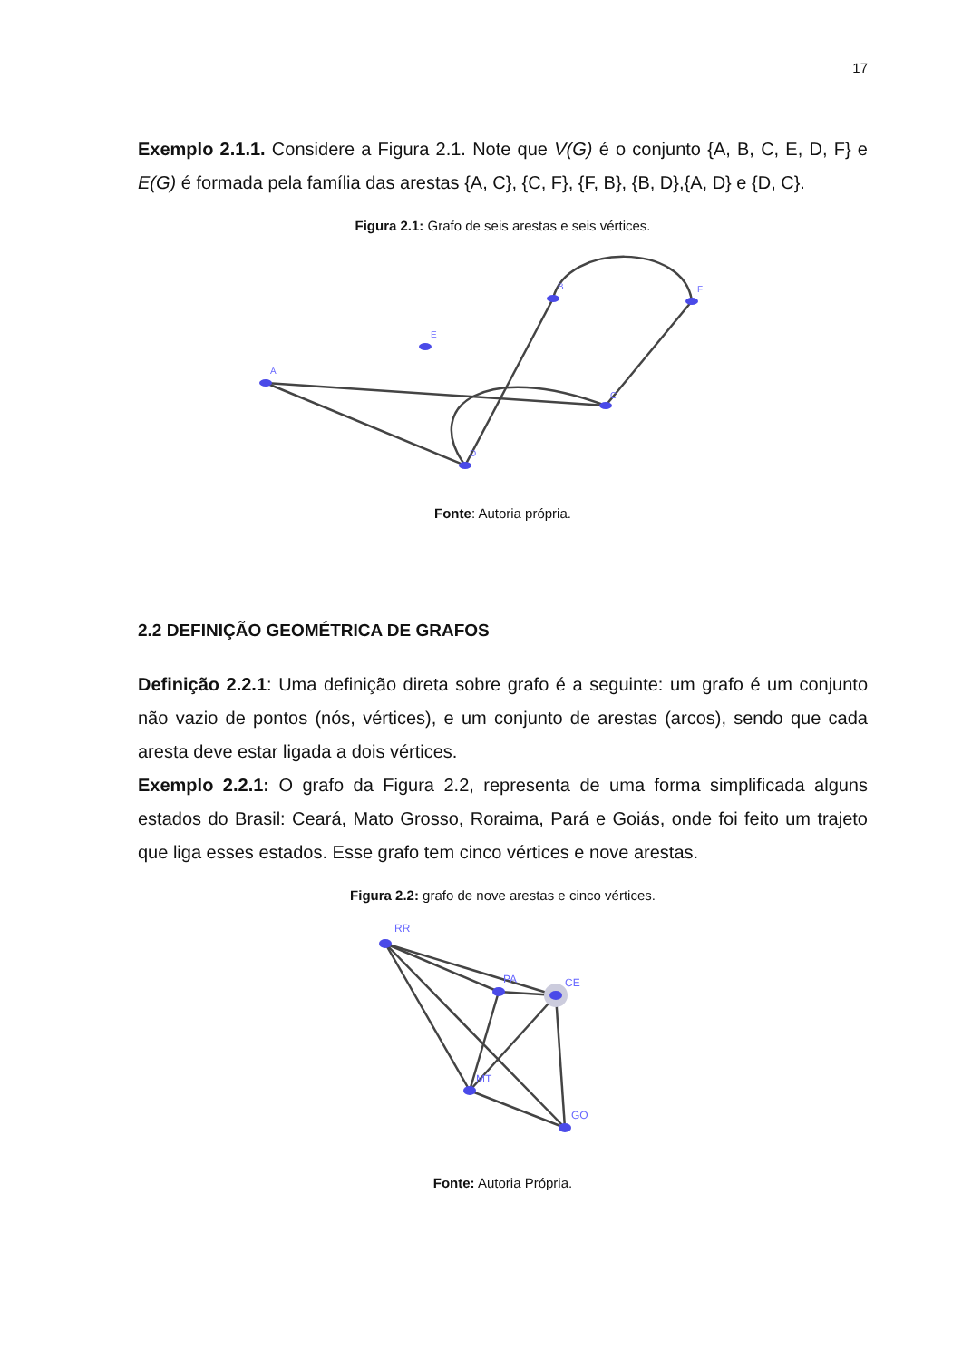17
Exemplo 2.1.1. Considere a Figura 2.1. Note que V(G) é o conjunto {A, B, C, E, D, F} e E(G) é formada pela família das arestas {A, C}, {C, F}, {F, B}, {B, D},{A, D} e {D, C}.
Figura 2.1: Grafo de seis arestas e seis vértices.
A
B
C
D
E
F
Fonte: Autoria própria.
2.2 DEFINIÇÃO GEOMÉTRICA DE GRAFOS
Definição 2.2.1: Uma definição direta sobre grafo é a seguinte: um grafo é um conjunto não vazio de pontos (nós, vértices), e um conjunto de arestas (arcos), sendo que cada aresta deve estar ligada a dois vértices.
Exemplo 2.2.1: O grafo da Figura 2.2, representa de uma forma simplificada alguns estados do Brasil: Ceará, Mato Grosso, Roraima, Pará e Goiás, onde foi feito um trajeto que liga esses estados. Esse grafo tem cinco vértices e nove arestas.
Figura 2.2: grafo de nove arestas e cinco vértices.
RR
PA
CE
MT
GO
Fonte: Autoria Própria.